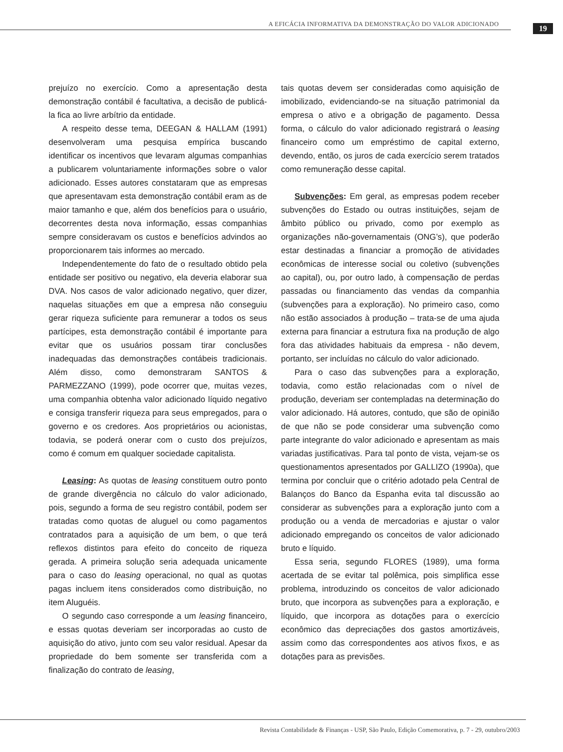A EFICÁCIA INFORMATIVA DA DEMONSTRAÇÃO DO VALOR ADICIONADO
19
prejuízo no exercício. Como a apresentação desta demonstração contábil é facultativa, a decisão de publicá-la fica ao livre arbítrio da entidade.
A respeito desse tema, DEEGAN & HALLAM (1991) desenvolveram uma pesquisa empírica buscando identificar os incentivos que levaram algumas companhias a publicarem voluntariamente informações sobre o valor adicionado. Esses autores constataram que as empresas que apresentavam esta demonstração contábil eram as de maior tamanho e que, além dos benefícios para o usuário, decorrentes desta nova informação, essas companhias sempre consideravam os custos e benefícios advindos ao proporcionarem tais informes ao mercado.
Independentemente do fato de o resultado obtido pela entidade ser positivo ou negativo, ela deveria elaborar sua DVA. Nos casos de valor adicionado negativo, quer dizer, naquelas situações em que a empresa não conseguiu gerar riqueza suficiente para remunerar a todos os seus partícipes, esta demonstração contábil é importante para evitar que os usuários possam tirar conclusões inadequadas das demonstrações contábeis tradicionais. Além disso, como demonstraram SANTOS & PARMEZZANO (1999), pode ocorrer que, muitas vezes, uma companhia obtenha valor adicionado líquido negativo e consiga transferir riqueza para seus empregados, para o governo e os credores. Aos proprietários ou acionistas, todavia, se poderá onerar com o custo dos prejuízos, como é comum em qualquer sociedade capitalista.
Leasing: As quotas de leasing constituem outro ponto de grande divergência no cálculo do valor adicionado, pois, segundo a forma de seu registro contábil, podem ser tratadas como quotas de aluguel ou como pagamentos contratados para a aquisição de um bem, o que terá reflexos distintos para efeito do conceito de riqueza gerada. A primeira solução seria adequada unicamente para o caso do leasing operacional, no qual as quotas pagas incluem itens considerados como distribuição, no item Aluguéis.
O segundo caso corresponde a um leasing financeiro, e essas quotas deveriam ser incorporadas ao custo de aquisição do ativo, junto com seu valor residual. Apesar da propriedade do bem somente ser transferida com a finalização do contrato de leasing,
tais quotas devem ser consideradas como aquisição de imobilizado, evidenciando-se na situação patrimonial da empresa o ativo e a obrigação de pagamento. Dessa forma, o cálculo do valor adicionado registrará o leasing financeiro como um empréstimo de capital externo, devendo, então, os juros de cada exercício serem tratados como remuneração desse capital.
Subvenções: Em geral, as empresas podem receber subvenções do Estado ou outras instituições, sejam de âmbito público ou privado, como por exemplo as organizações não-governamentais (ONG’s), que poderão estar destinadas a financiar a promoção de atividades econômicas de interesse social ou coletivo (subvenções ao capital), ou, por outro lado, à compensação de perdas passadas ou financiamento das vendas da companhia (subvenções para a exploração). No primeiro caso, como não estão associados à produção – trata-se de uma ajuda externa para financiar a estrutura fixa na produção de algo fora das atividades habituais da empresa - não devem, portanto, ser incluídas no cálculo do valor adicionado.
Para o caso das subvenções para a exploração, todavia, como estão relacionadas com o nível de produção, deveriam ser contempladas na determinação do valor adicionado. Há autores, contudo, que são de opinião de que não se pode considerar uma subvenção como parte integrante do valor adicionado e apresentam as mais variadas justificativas. Para tal ponto de vista, vejam-se os questionamentos apresentados por GALLIZO (1990a), que termina por concluir que o critério adotado pela Central de Balanços do Banco da Espanha evita tal discussão ao considerar as subvenções para a exploração junto com a produção ou a venda de mercadorias e ajustar o valor adicionado empregando os conceitos de valor adicionado bruto e líquido.
Essa seria, segundo FLORES (1989), uma forma acertada de se evitar tal polêmica, pois simplifica esse problema, introduzindo os conceitos de valor adicionado bruto, que incorpora as subvenções para a exploração, e líquido, que incorpora as dotações para o exercício econômico das depreciações dos gastos amortizáveis, assim como das correspondentes aos ativos fixos, e as dotações para as previsões.
Revista Contabilidade & Finanças - USP, São Paulo, Edição Comemorativa, p. 7 - 29, outubro/2003